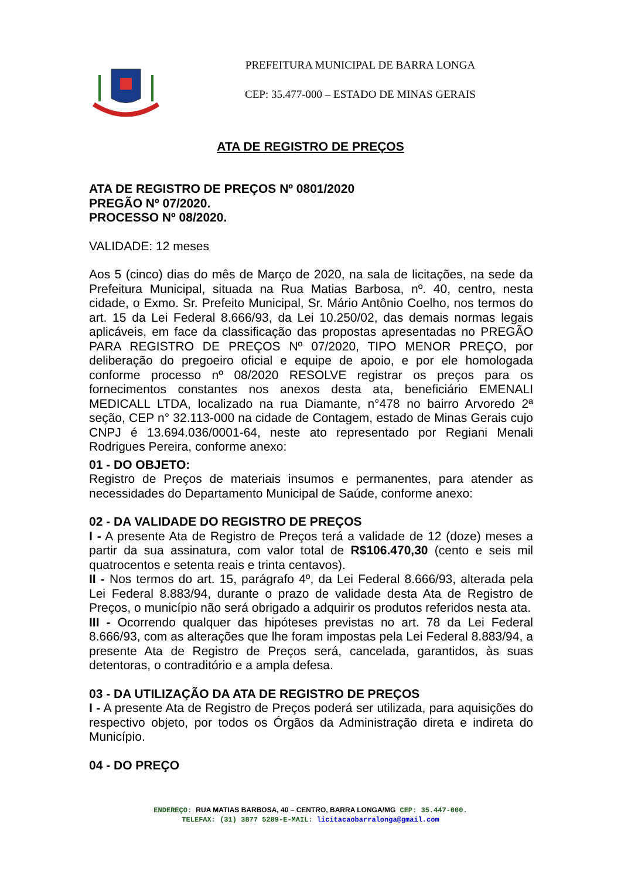PREFEITURA MUNICIPAL DE BARRA LONGA
CEP: 35.477-000 – ESTADO DE MINAS GERAIS
ATA DE REGISTRO DE PREÇOS
ATA DE REGISTRO DE PREÇOS Nº 0801/2020
PREGÃO Nº 07/2020.
PROCESSO Nº 08/2020.
VALIDADE: 12 meses
Aos 5 (cinco) dias do mês de Março de 2020, na sala de licitações, na sede da Prefeitura Municipal, situada na Rua Matias Barbosa, nº. 40, centro, nesta cidade, o Exmo. Sr. Prefeito Municipal, Sr. Mário Antônio Coelho, nos termos do art. 15 da Lei Federal 8.666/93, da Lei 10.250/02, das demais normas legais aplicáveis, em face da classificação das propostas apresentadas no PREGÃO PARA REGISTRO DE PREÇOS Nº 07/2020, TIPO MENOR PREÇO, por deliberação do pregoeiro oficial e equipe de apoio, e por ele homologada conforme processo nº 08/2020 RESOLVE registrar os preços para os fornecimentos constantes nos anexos desta ata, beneficiário EMENALI MEDICALL LTDA, localizado na rua Diamante, n°478 no bairro Arvoredo 2ª seção, CEP n° 32.113-000 na cidade de Contagem, estado de Minas Gerais cujo CNPJ é 13.694.036/0001-64, neste ato representado por Regiani Menali Rodrigues Pereira, conforme anexo:
01 - DO OBJETO:
Registro de Preços de materiais insumos e permanentes, para atender as necessidades do Departamento Municipal de Saúde, conforme anexo:
02 - DA VALIDADE DO REGISTRO DE PREÇOS
I - A presente Ata de Registro de Preços terá a validade de 12 (doze) meses a partir da sua assinatura, com valor total de R$106.470,30 (cento e seis mil quatrocentos e setenta reais e trinta centavos).
II - Nos termos do art. 15, parágrafo 4º, da Lei Federal 8.666/93, alterada pela Lei Federal 8.883/94, durante o prazo de validade desta Ata de Registro de Preços, o município não será obrigado a adquirir os produtos referidos nesta ata.
III - Ocorrendo qualquer das hipóteses previstas no art. 78 da Lei Federal 8.666/93, com as alterações que lhe foram impostas pela Lei Federal 8.883/94, a presente Ata de Registro de Preços será, cancelada, garantidos, às suas detentoras, o contraditório e a ampla defesa.
03 - DA UTILIZAÇÃO DA ATA DE REGISTRO DE PREÇOS
I - A presente Ata de Registro de Preços poderá ser utilizada, para aquisições do respectivo objeto, por todos os Órgãos da Administração direta e indireta do Município.
04 - DO PREÇO
ENDEREÇO: RUA MATIAS BARBOSA, 40 – CENTRO, BARRA LONGA/MG CEP: 35.447-000.
TELEFAX: (31) 3877 5289-E-MAIL: licitacaobarralonga@gmail.com